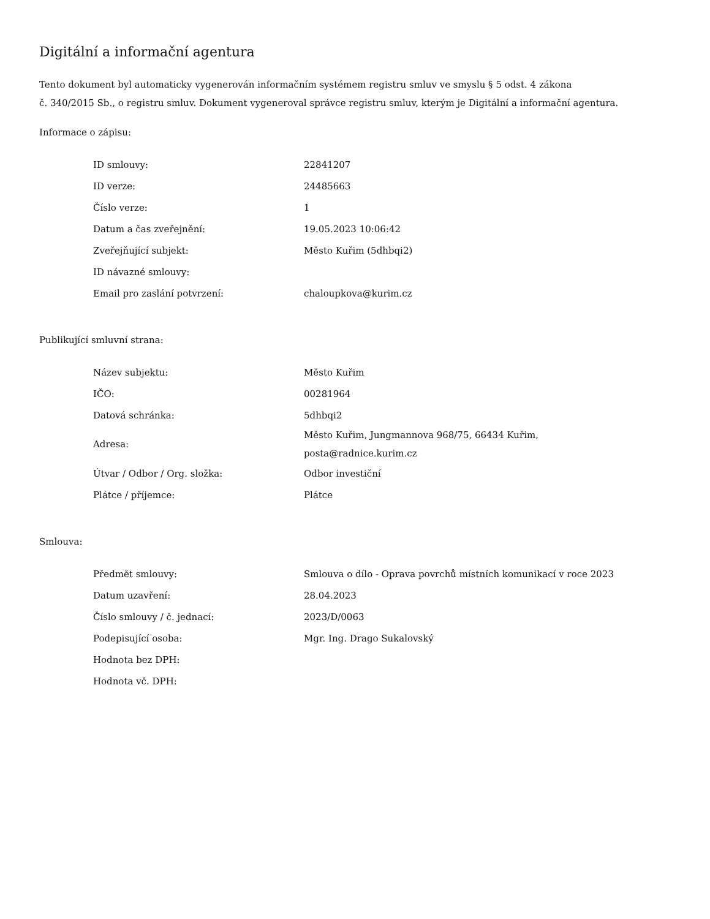Digitální a informační agentura
Tento dokument byl automaticky vygenerován informačním systémem registru smluv ve smyslu § 5 odst. 4 zákona
č. 340/2015 Sb., o registru smluv. Dokument vygeneroval správce registru smluv, kterým je Digitální a informační agentura.
Informace o zápisu:
| ID smlouvy: | 22841207 |
| ID verze: | 24485663 |
| Číslo verze: | 1 |
| Datum a čas zveřejnění: | 19.05.2023 10:06:42 |
| Zveřejňující subjekt: | Město Kuřim (5dhbqi2) |
| ID návazné smlouvy: | |
| Email pro zaslání potvrzení: | chaloupkova@kurim.cz |
Publikující smluvní strana:
| Název subjektu: | Město Kuřim |
| IČO: | 00281964 |
| Datová schránka: | 5dhbqi2 |
| Adresa: | Město Kuřim, Jungmannova 968/75, 66434 Kuřim, posta@radnice.kurim.cz |
| Útvar / Odbor / Org. složka: | Odbor investiční |
| Plátce / příjemce: | Plátce |
Smlouva:
| Předmět smlouvy: | Smlouva o dílo - Oprava povrchů místních komunikací v roce 2023 |
| Datum uzavření: | 28.04.2023 |
| Číslo smlouvy / č. jednací: | 2023/D/0063 |
| Podepisující osoba: | Mgr. Ing. Drago Sukalovský |
| Hodnota bez DPH: | |
| Hodnota vč. DPH: | |